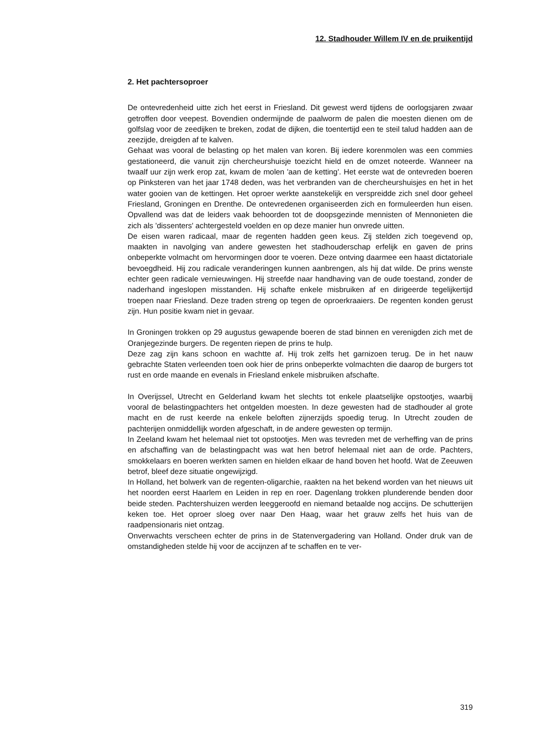12. Stadhouder Willem IV en de pruikentijd
2. Het pachtersoproer
De ontevredenheid uitte zich het eerst in Friesland. Dit gewest werd tijdens de oorlogsjaren zwaar getroffen door veepest. Bovendien ondermijnde de paalworm de palen die moesten dienen om de golfslag voor de zeedijken te breken, zodat de dijken, die toentertijd een te steil talud hadden aan de zeezijde, dreigden af te kalven.
Gehaat was vooral de belasting op het malen van koren. Bij iedere korenmolen was een commies gestationeerd, die vanuit zijn chercheurshuisje toezicht hield en de omzet noteerde. Wanneer na twaalf uur zijn werk erop zat, kwam de molen 'aan de ketting'. Het eerste wat de ontevreden boeren op Pinksteren van het jaar 1748 deden, was het verbranden van de chercheurshuisjes en het in het water gooien van de kettingen. Het oproer werkte aanstekelijk en verspreidde zich snel door geheel Friesland, Groningen en Drenthe. De ontevredenen organiseerden zich en formuleerden hun eisen. Opvallend was dat de leiders vaak behoorden tot de doopsgezinde mennisten of Mennonieten die zich als 'dissenters' achtergesteld voelden en op deze manier hun onvrede uitten.
De eisen waren radicaal, maar de regenten hadden geen keus. Zij stelden zich toegevend op, maakten in navolging van andere gewesten het stadhouderschap erfelijk en gaven de prins onbeperkte volmacht om hervormingen door te voeren. Deze ontving daarmee een haast dictatoriale bevoegdheid. Hij zou radicale veranderingen kunnen aanbrengen, als hij dat wilde. De prins wenste echter geen radicale vernieuwingen. Hij streefde naar handhaving van de oude toestand, zonder de naderhand ingeslopen misstanden. Hij schafte enkele misbruiken af en dirigeerde tegelijkertijd troepen naar Friesland. Deze traden streng op tegen de oproerkraaiers. De regenten konden gerust zijn. Hun positie kwam niet in gevaar.
In Groningen trokken op 29 augustus gewapende boeren de stad binnen en verenigden zich met de Oranjegezinde burgers. De regenten riepen de prins te hulp.
Deze zag zijn kans schoon en wachtte af. Hij trok zelfs het garnizoen terug. De in het nauw gebrachte Staten verleenden toen ook hier de prins onbeperkte volmachten die daarop de burgers tot rust en orde maande en evenals in Friesland enkele misbruiken afschafte.
In Overijssel, Utrecht en Gelderland kwam het slechts tot enkele plaatselijke opstootjes, waarbij vooral de belastingpachters het ontgelden moesten. In deze gewesten had de stadhouder al grote macht en de rust keerde na enkele beloften zijnerzijds spoedig terug. In Utrecht zouden de pachterijen onmiddellijk worden afgeschaft, in de andere gewesten op termijn.
In Zeeland kwam het helemaal niet tot opstootjes. Men was tevreden met de verheffing van de prins en afschaffing van de belastingpacht was wat hen betrof helemaal niet aan de orde. Pachters, smokkelaars en boeren werkten samen en hielden elkaar de hand boven het hoofd. Wat de Zeeuwen betrof, bleef deze situatie ongewijzigd.
In Holland, het bolwerk van de regenten-oligarchie, raakten na het bekend worden van het nieuws uit het noorden eerst Haarlem en Leiden in rep en roer. Dagenlang trokken plunderende benden door beide steden. Pachtershuizen werden leeggeroofd en niemand betaalde nog accijns. De schutterijen keken toe. Het oproer sloeg over naar Den Haag, waar het grauw zelfs het huis van de raadpensionaris niet ontzag.
Onverwachts verscheen echter de prins in de Statenvergadering van Holland. Onder druk van de omstandigheden stelde hij voor de accijnzen af te schaffen en te ver-
319